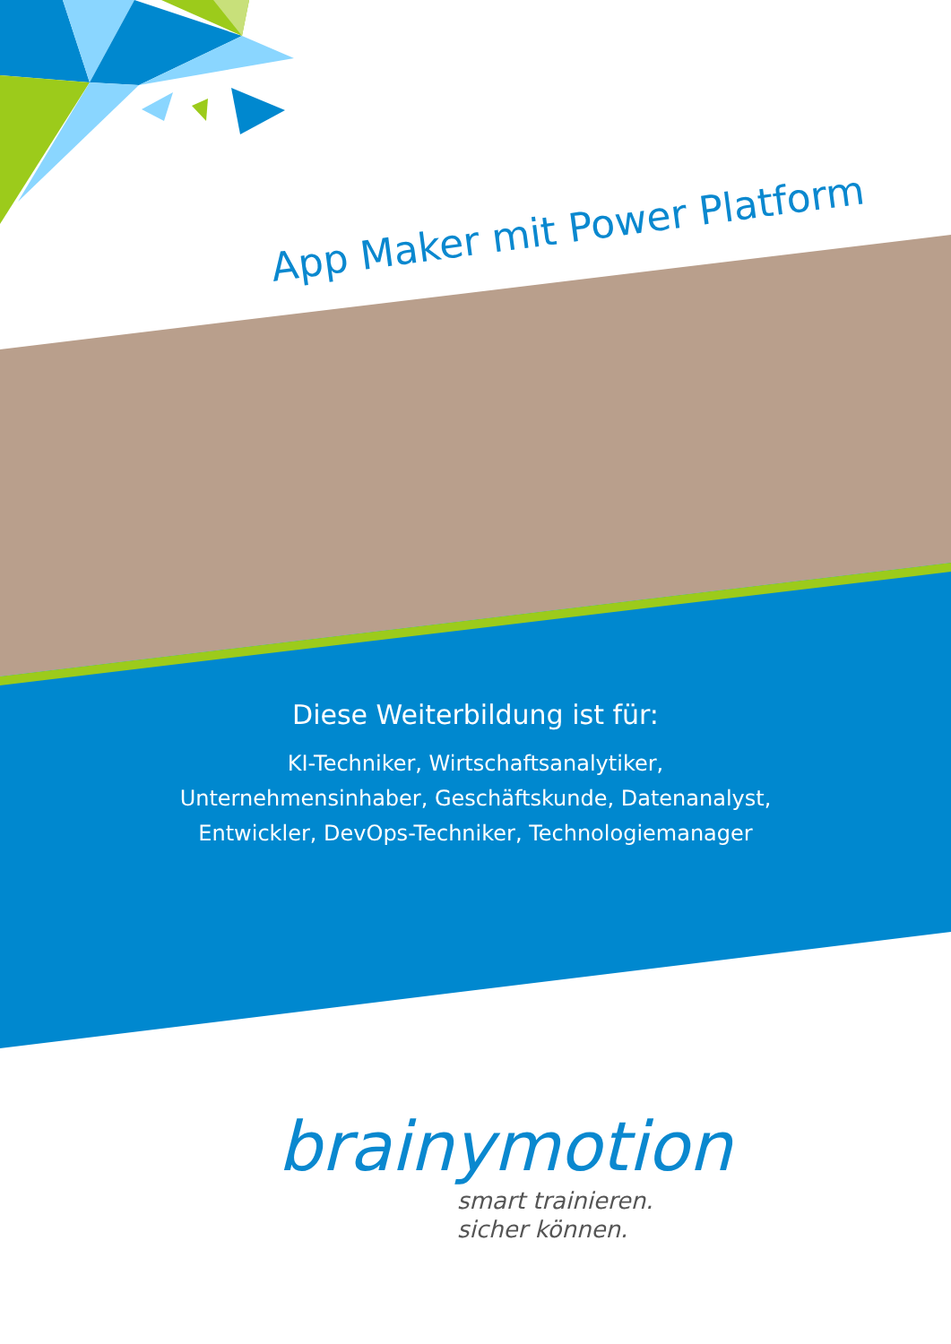App Maker mit Power Platform
Diese Weiterbildung ist für:
KI-Techniker, Wirtschaftsanalytiker,
Unternehmensinhaber, Geschäftskunde, Datenanalyst,
Entwickler, DevOps-Techniker, Technologiemanager
brainymotion
smart trainieren.
sicher können.